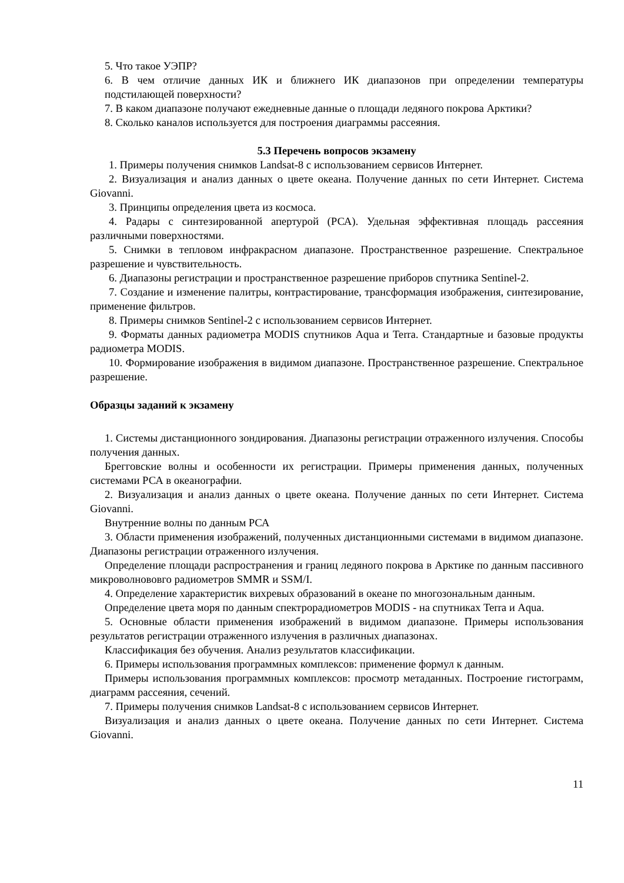5. Что такое УЭПР?
6. В чем отличие данных ИК и ближнего ИК диапазонов при определении температуры подстилающей поверхности?
7. В каком диапазоне получают ежедневные данные о площади ледяного покрова Арктики?
8. Сколько каналов используется для построения диаграммы рассеяния.
5.3 Перечень вопросов экзамену
1. Примеры получения снимков Landsat-8 с использованием сервисов Интернет.
2. Визуализация и анализ данных о цвете океана. Получение данных по сети Интернет. Система Giovanni.
3. Принципы определения цвета из космоса.
4. Радары с синтезированной апертурой (РСА). Удельная эффективная площадь рассеяния различными поверхностями.
5. Снимки в тепловом инфракрасном диапазоне. Пространственное разрешение. Спектральное разрешение и чувствительность.
6. Диапазоны регистрации и пространственное разрешение приборов спутника Sentinel-2.
7. Создание и изменение палитры, контрастирование, трансформация изображения, синтезирование, применение фильтров.
8. Примеры снимков Sentinel-2 с использованием сервисов Интернет.
9. Форматы данных радиометра MODIS спутников Aqua и Terra. Стандартные и базовые продукты радиометра MODIS.
10. Формирование изображения в видимом диапазоне. Пространственное разрешение. Спектральное разрешение.
Образцы заданий к экзамену
1. Системы дистанционного зондирования. Диапазоны регистрации отраженного излучения. Способы получения данных.
Брегговские волны и особенности их регистрации. Примеры применения данных, полученных системами РСА в океанографии.
2. Визуализация и анализ данных о цвете океана. Получение данных по сети Интернет. Система Giovanni.
Внутренние волны по данным РСА
3. Области применения изображений, полученных дистанционными системами в видимом диапазоне. Диапазоны регистрации отраженного излучения.
Определение площади распространения и границ ледяного покрова в Арктике по данным пассивного микроволнововго радиометров SMMR и SSM/I.
4. Определение характеристик вихревых образований в океане по многозональным данным.
Определение цвета моря по данным спектрорадиометров MODIS - на спутниках Terra и Aqua.
5. Основные области применения изображений в видимом диапазоне. Примеры использования результатов регистрации отраженного излучения в различных диапазонах.
Классификация без обучения. Анализ результатов классификации.
6. Примеры использования программных комплексов: применение формул к данным.
Примеры использования программных комплексов: просмотр метаданных. Построение гистограмм, диаграмм рассеяния, сечений.
7. Примеры получения снимков Landsat-8 с использованием сервисов Интернет.
Визуализация и анализ данных о цвете океана. Получение данных по сети Интернет. Система Giovanni.
11